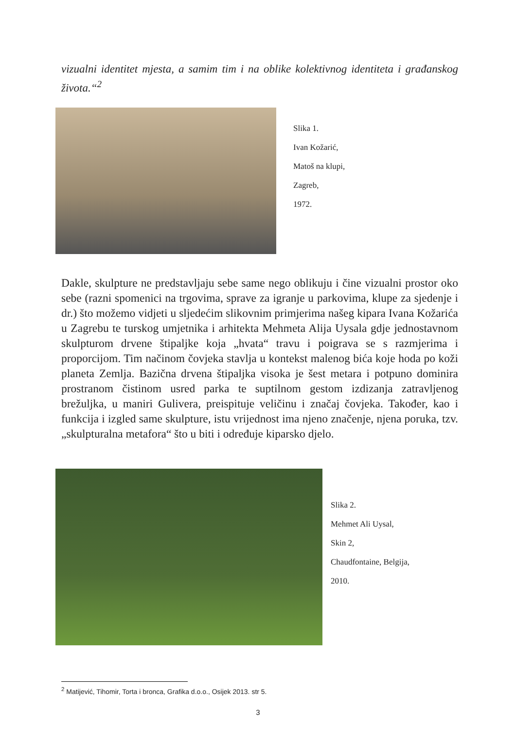vizualni identitet mjesta, a samim tim i na oblike kolektivnog identiteta i građanskog života.“<sup>2</sup>
Slika 1.
Ivan Kožarić,
Matoš na klupi,
Zagreb,
1972.
Dakle, skulpture ne predstavljaju sebe same nego oblikuju i čine vizualni prostor oko sebe (razni spomenici na trgovima, sprave za igranje u parkovima, klupe za sjedenje i dr.) što možemo vidjeti u sljedećim slikovnim primjerima našeg kipara Ivana Kožarića u Zagrebu te turskog umjetnika i arhitekta Mehmeta Alija Uysala gdje jednostavnom skulpturom drvene štipaljke koja „hvata“ travu i poigrava se s razmjerima i proporcijom. Tim načinom čovjeka stavlja u kontekst malenog bića koje hoda po koži planeta Zemlja. Bazična drvena štipaljka visoka je šest metara i potpuno dominira prostranom čistinom usred parka te suptilnom gestom izdizanja zatravljenog brežuljka, u maniri Gulivera, preispituje veličinu i značaj čovjeka. Također, kao i funkcija i izgled same skulpture, istu vrijednost ima njeno značenje, njena poruka, tzv. „skulpturalna metafora“ što u biti i određuje kiparsko djelo.
Slika 2.
Mehmet Ali Uysal,
Skin 2,
Chaudfontaine, Belgija,
2010.
<sup>2</sup> Matijević, Tihomir, Torta i bronca, Grafika d.o.o., Osijek 2013. str 5.
3